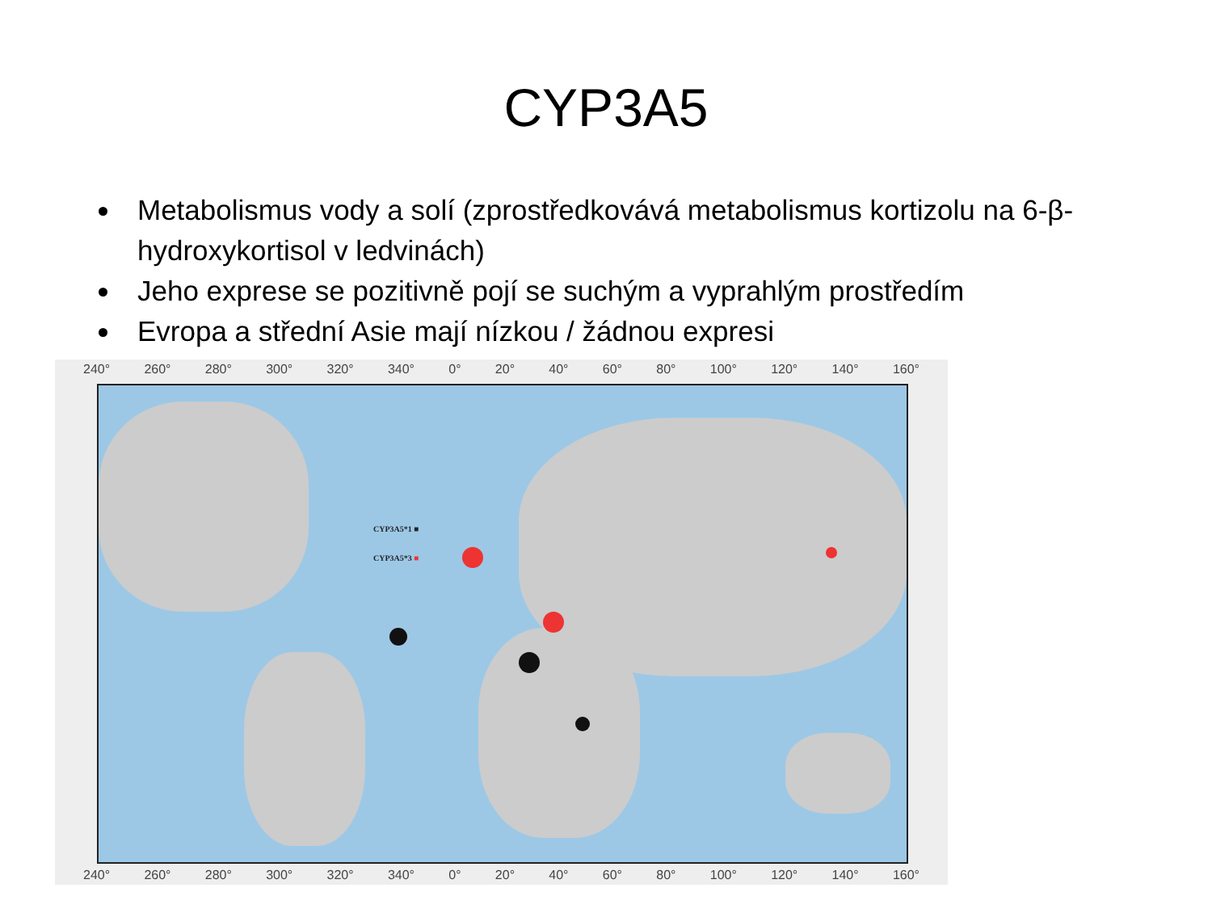CYP3A5
Metabolismus vody a solí (zprostředkovává metabolismus kortizolu na 6-β-hydroxykortisol v ledvinách)
Jeho exprese se pozitivně pojí se suchým a vyprahlým prostředím
Evropa a střední Asie mají nízkou / žádnou expresi
240° 260° 280° 300° 320° 340° 0° 20° 40° 60° 80° 100° 120° 140° 160°
CYP3A5*1 ■
CYP3A5*3 ■
240° 260° 280° 300° 320° 340° 0° 20° 40° 60° 80° 100° 120° 140° 160°